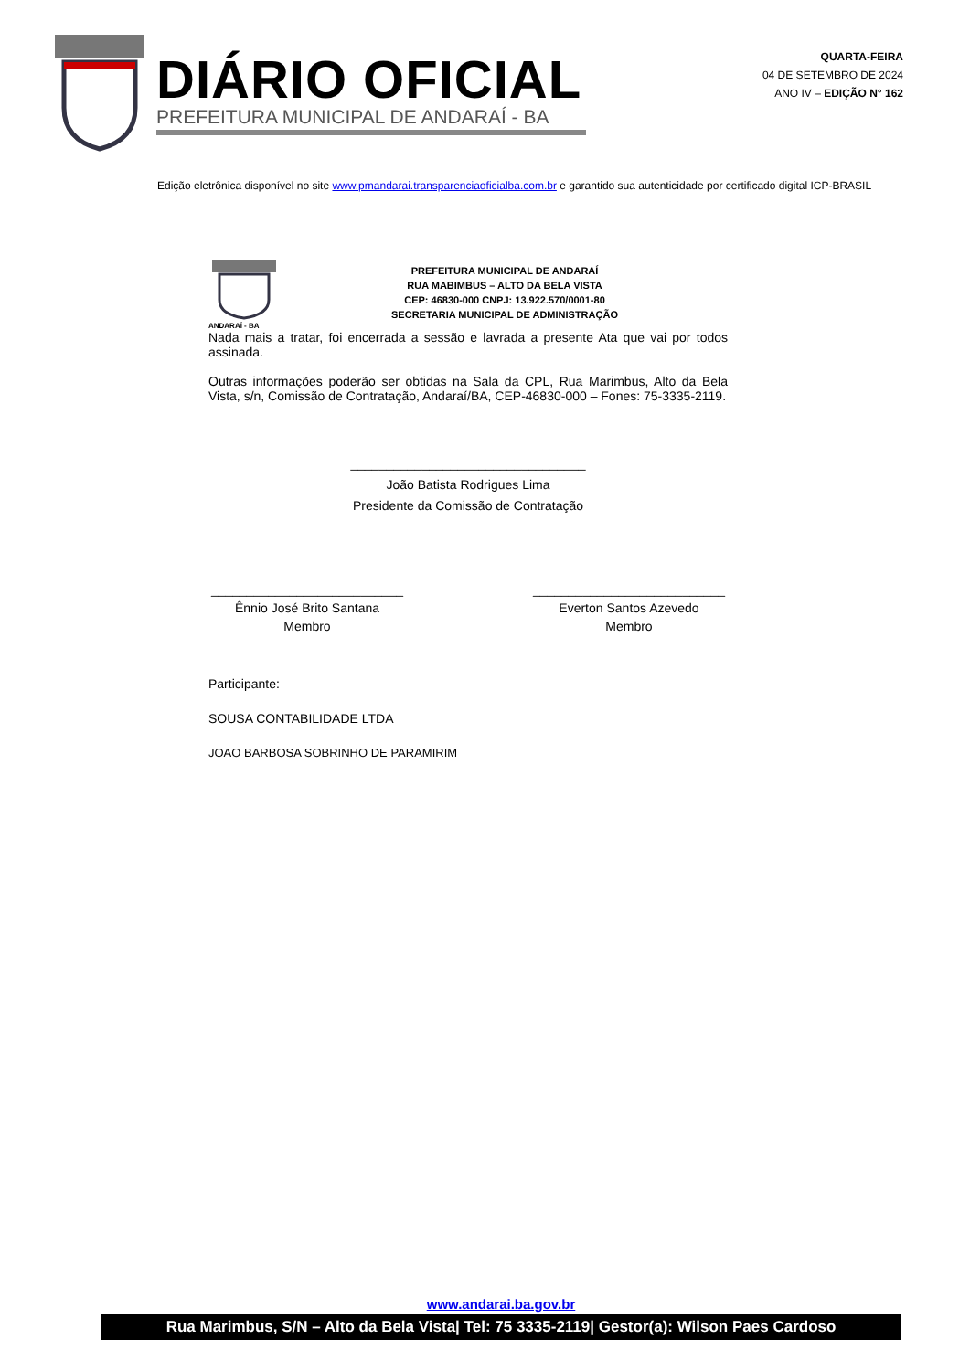DIÁRIO OFICIAL
PREFEITURA MUNICIPAL DE ANDARAÍ - BA
QUARTA-FEIRA
04 DE SETEMBRO DE 2024
ANO IV – EDIÇÃO N° 162
Edição eletrônica disponível no site www.pmandarai.transparenciaoficialba.com.br e garantido sua autenticidade por certificado digital ICP-BRASIL
ANDARAÍ - BA
PREFEITURA MUNICIPAL DE ANDARAÍ
RUA MABIMBUS – ALTO DA BELA VISTA
CEP: 46830-000 CNPJ: 13.922.570/0001-80
SECRETARIA MUNICIPAL DE ADMINISTRAÇÃO
Nada mais a tratar, foi encerrada a sessão e lavrada a presente Ata que vai por todos assinada.
Outras informações poderão ser obtidas na Sala da CPL, Rua Marimbus, Alto da Bela Vista, s/n, Comissão de Contratação, Andaraí/BA, CEP-46830-000 – Fones: 75-3335-2119.
_________________________________
João Batista Rodrigues Lima
Presidente da Comissão de Contratação
___________________________
Ênnio José Brito Santana
Membro
___________________________
Everton Santos Azevedo
Membro
Participante:
SOUSA CONTABILIDADE LTDA
JOAO BARBOSA SOBRINHO DE PARAMIRIM
www.andarai.ba.gov.br
Rua Marimbus, S/N – Alto da Bela Vista| Tel: 75 3335-2119| Gestor(a): Wilson Paes Cardoso